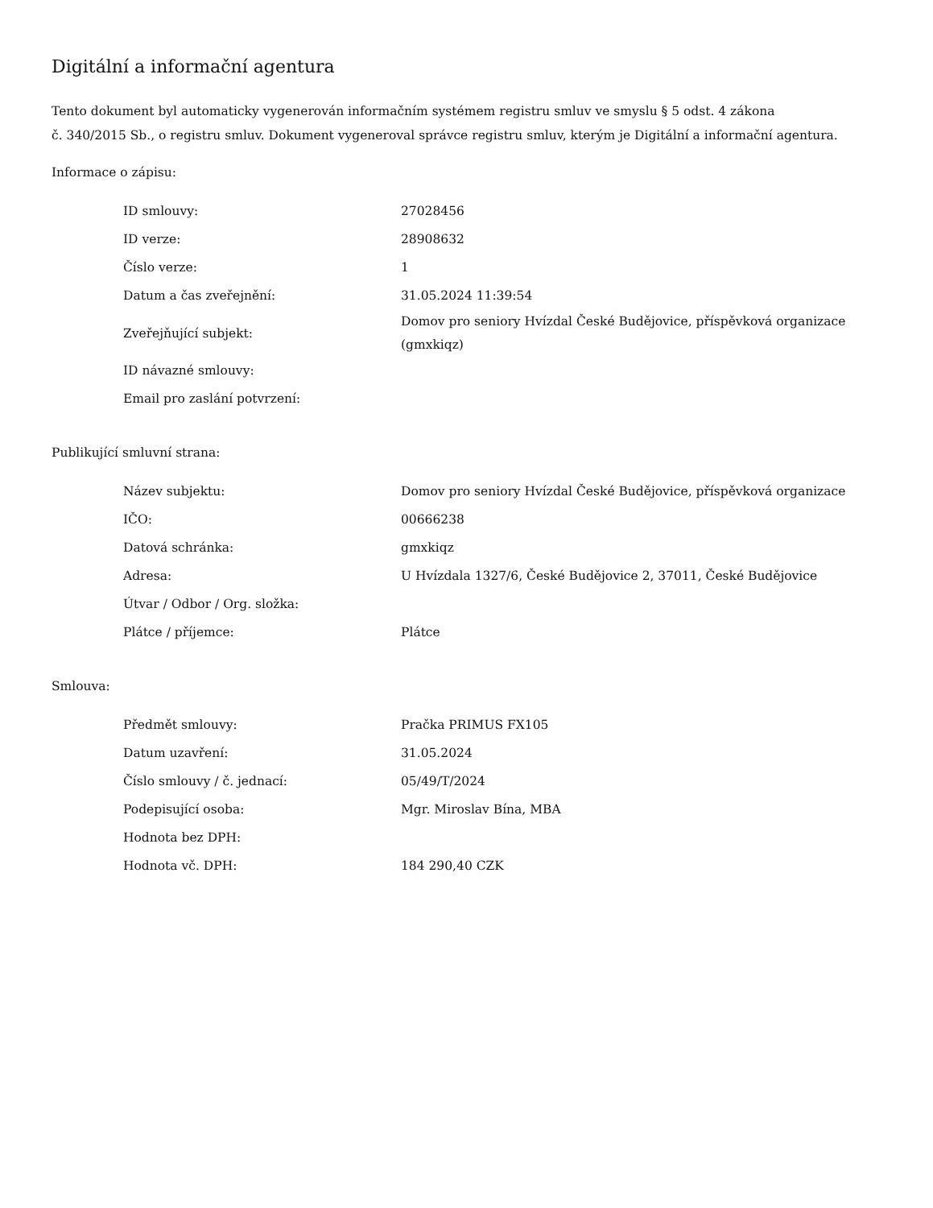Digitální a informační agentura
Tento dokument byl automaticky vygenerován informačním systémem registru smluv ve smyslu § 5 odst. 4 zákona
č. 340/2015 Sb., o registru smluv. Dokument vygeneroval správce registru smluv, kterým je Digitální a informační agentura.
Informace o zápisu:
| ID smlouvy: | 27028456 |
| ID verze: | 28908632 |
| Číslo verze: | 1 |
| Datum a čas zveřejnění: | 31.05.2024 11:39:54 |
| Zveřejňující subjekt: | Domov pro seniory Hvízdal České Budějovice, příspěvková organizace (gmxkiqz) |
| ID návazné smlouvy: | |
| Email pro zaslání potvrzení: | |
Publikující smluvní strana:
| Název subjektu: | Domov pro seniory Hvízdal České Budějovice, příspěvková organizace |
| IČO: | 00666238 |
| Datová schránka: | gmxkiqz |
| Adresa: | U Hvízdala 1327/6, České Budějovice 2, 37011, České Budějovice |
| Útvar / Odbor / Org. složka: | |
| Plátce / příjemce: | Plátce |
Smlouva:
| Předmět smlouvy: | Pračka PRIMUS FX105 |
| Datum uzavření: | 31.05.2024 |
| Číslo smlouvy / č. jednací: | 05/49/T/2024 |
| Podepisující osoba: | Mgr. Miroslav Bína, MBA |
| Hodnota bez DPH: | |
| Hodnota vč. DPH: | 184 290,40 CZK |